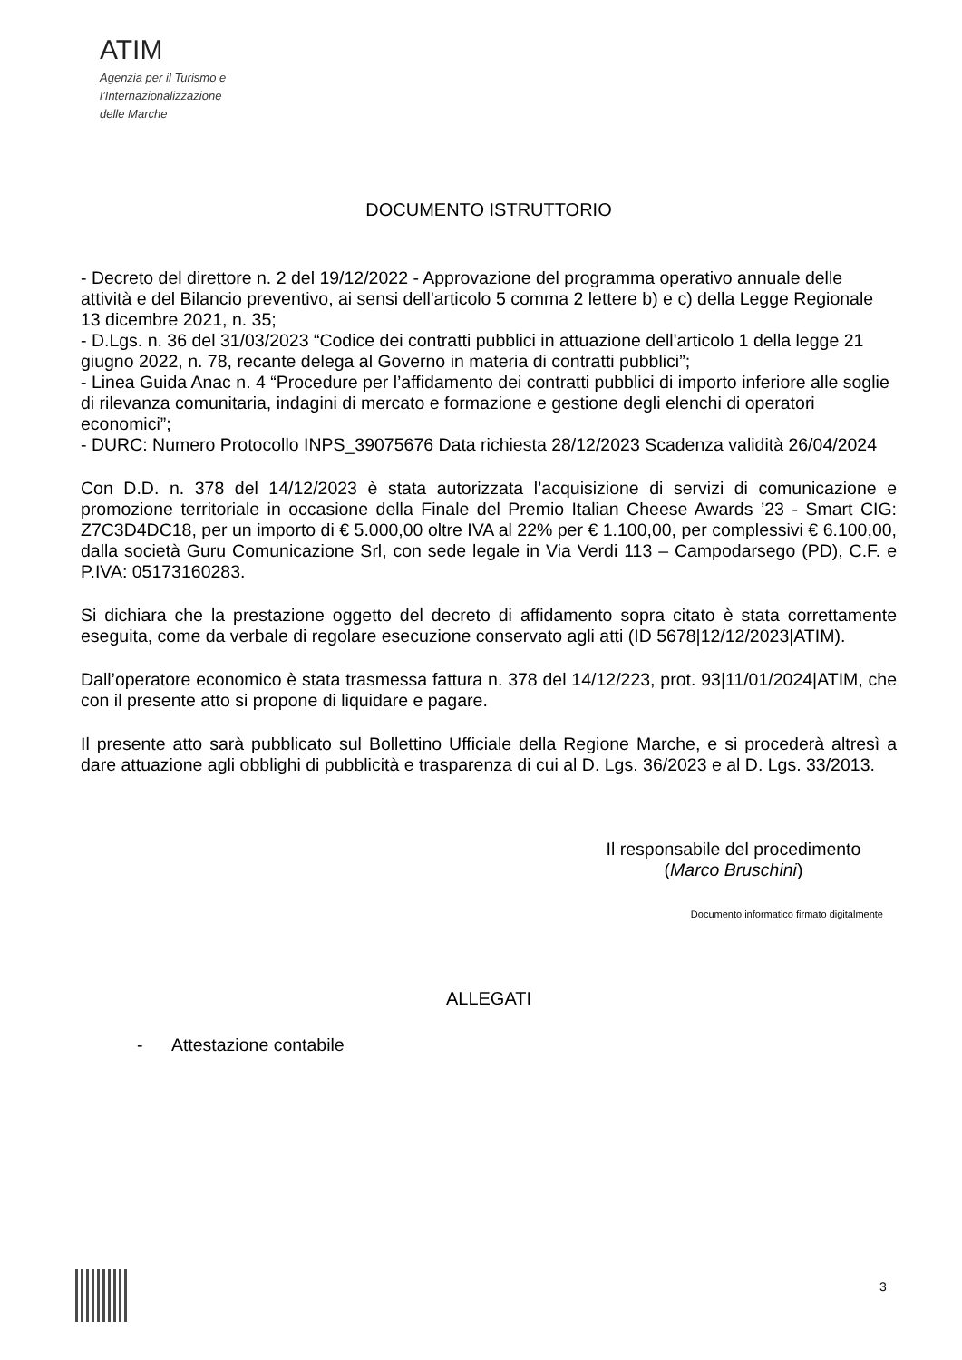ATIM
Agenzia per il Turismo e
l’Internazionalizzazione
delle Marche
DOCUMENTO ISTRUTTORIO
- Decreto del direttore n. 2 del 19/12/2022 - Approvazione del programma operativo annuale delle attività e del Bilancio preventivo, ai sensi dell'articolo 5 comma 2 lettere b) e c) della Legge Regionale 13 dicembre 2021, n. 35;
- D.Lgs. n. 36 del 31/03/2023 “Codice dei contratti pubblici in attuazione dell'articolo 1 della legge 21 giugno 2022, n. 78, recante delega al Governo in materia di contratti pubblici”;
- Linea Guida Anac n. 4 “Procedure per l’affidamento dei contratti pubblici di importo inferiore alle soglie di rilevanza comunitaria, indagini di mercato e formazione e gestione degli elenchi di operatori economici”;
- DURC: Numero Protocollo INPS_39075676 Data richiesta 28/12/2023 Scadenza validità 26/04/2024
Con D.D. n. 378 del 14/12/2023 è stata autorizzata l’acquisizione di servizi di comunicazione e promozione territoriale in occasione della Finale del Premio Italian Cheese Awards ’23 - Smart CIG: Z7C3D4DC18, per un importo di € 5.000,00 oltre IVA al 22% per € 1.100,00, per complessivi € 6.100,00, dalla società Guru Comunicazione Srl, con sede legale in Via Verdi 113 – Campodarsego (PD), C.F. e P.IVA: 05173160283.
Si dichiara che la prestazione oggetto del decreto di affidamento sopra citato è stata correttamente eseguita, come da verbale di regolare esecuzione conservato agli atti (ID 5678|12/12/2023|ATIM).
Dall’operatore economico è stata trasmessa fattura n. 378 del 14/12/223, prot. 93|11/01/2024|ATIM, che con il presente atto si propone di liquidare e pagare.
Il presente atto sarà pubblicato sul Bollettino Ufficiale della Regione Marche, e si procederà altresì a dare attuazione agli obblighi di pubblicità e trasparenza di cui al D. Lgs. 36/2023 e al D. Lgs. 33/2013.
Il responsabile del procedimento
(Marco Bruschini)
Documento informatico firmato digitalmente
ALLEGATI
- Attestazione contabile
3